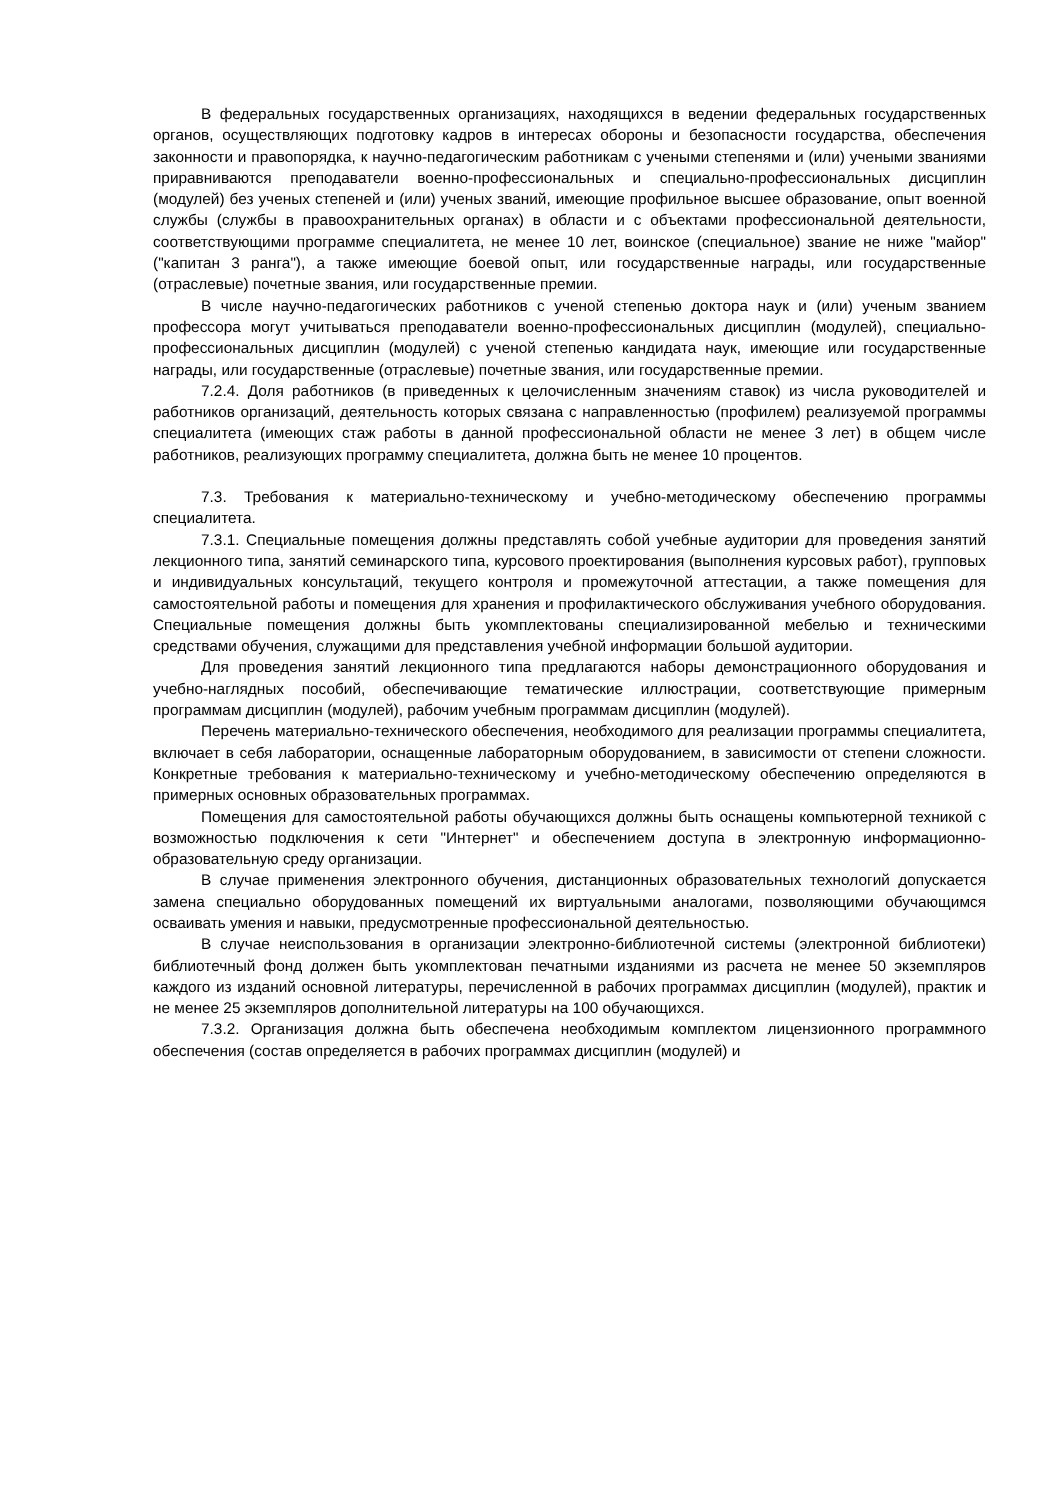В федеральных государственных организациях, находящихся в ведении федеральных государственных органов, осуществляющих подготовку кадров в интересах обороны и безопасности государства, обеспечения законности и правопорядка, к научно-педагогическим работникам с учеными степенями и (или) учеными званиями приравниваются преподаватели военно-профессиональных и специально-профессиональных дисциплин (модулей) без ученых степеней и (или) ученых званий, имеющие профильное высшее образование, опыт военной службы (службы в правоохранительных органах) в области и с объектами профессиональной деятельности, соответствующими программе специалитета, не менее 10 лет, воинское (специальное) звание не ниже "майор" ("капитан 3 ранга"), а также имеющие боевой опыт, или государственные награды, или государственные (отраслевые) почетные звания, или государственные премии.
В числе научно-педагогических работников с ученой степенью доктора наук и (или) ученым званием профессора могут учитываться преподаватели военно-профессиональных дисциплин (модулей), специально-профессиональных дисциплин (модулей) с ученой степенью кандидата наук, имеющие или государственные награды, или государственные (отраслевые) почетные звания, или государственные премии.
7.2.4. Доля работников (в приведенных к целочисленным значениям ставок) из числа руководителей и работников организаций, деятельность которых связана с направленностью (профилем) реализуемой программы специалитета (имеющих стаж работы в данной профессиональной области не менее 3 лет) в общем числе работников, реализующих программу специалитета, должна быть не менее 10 процентов.
7.3. Требования к материально-техническому и учебно-методическому обеспечению программы специалитета.
7.3.1. Специальные помещения должны представлять собой учебные аудитории для проведения занятий лекционного типа, занятий семинарского типа, курсового проектирования (выполнения курсовых работ), групповых и индивидуальных консультаций, текущего контроля и промежуточной аттестации, а также помещения для самостоятельной работы и помещения для хранения и профилактического обслуживания учебного оборудования. Специальные помещения должны быть укомплектованы специализированной мебелью и техническими средствами обучения, служащими для представления учебной информации большой аудитории.
Для проведения занятий лекционного типа предлагаются наборы демонстрационного оборудования и учебно-наглядных пособий, обеспечивающие тематические иллюстрации, соответствующие примерным программам дисциплин (модулей), рабочим учебным программам дисциплин (модулей).
Перечень материально-технического обеспечения, необходимого для реализации программы специалитета, включает в себя лаборатории, оснащенные лабораторным оборудованием, в зависимости от степени сложности. Конкретные требования к материально-техническому и учебно-методическому обеспечению определяются в примерных основных образовательных программах.
Помещения для самостоятельной работы обучающихся должны быть оснащены компьютерной техникой с возможностью подключения к сети "Интернет" и обеспечением доступа в электронную информационно-образовательную среду организации.
В случае применения электронного обучения, дистанционных образовательных технологий допускается замена специально оборудованных помещений их виртуальными аналогами, позволяющими обучающимся осваивать умения и навыки, предусмотренные профессиональной деятельностью.
В случае неиспользования в организации электронно-библиотечной системы (электронной библиотеки) библиотечный фонд должен быть укомплектован печатными изданиями из расчета не менее 50 экземпляров каждого из изданий основной литературы, перечисленной в рабочих программах дисциплин (модулей), практик и не менее 25 экземпляров дополнительной литературы на 100 обучающихся.
7.3.2. Организация должна быть обеспечена необходимым комплектом лицензионного программного обеспечения (состав определяется в рабочих программах дисциплин (модулей) и